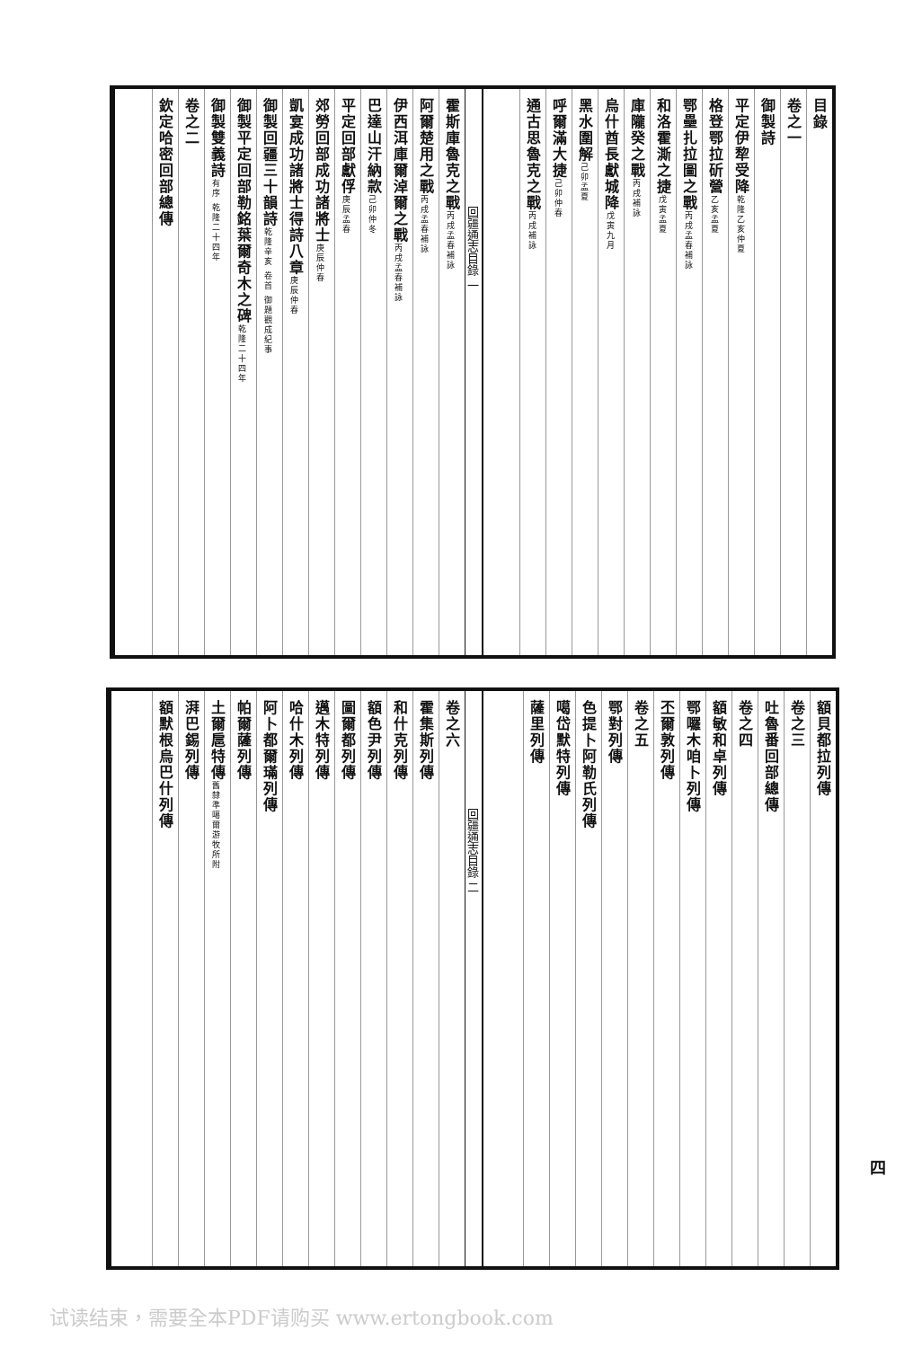目錄
卷之一
御製詩
平定伊犂受降乾隆乙亥仲夏
格登鄂拉斫營乙亥孟夏
鄂壘扎拉圖之戰丙戌孟春補詠
和洛霍澌之捷戊寅孟夏
庫隴癸之戰丙戌補詠
烏什酋長獻城降戊寅九月
黑水圍解己卯孟夏
呼爾滿大捷己卯仲春
通古思魯克之戰丙戌補詠
回疆通志目錄 一
霍斯庫魯克之戰丙戌孟春補詠
阿爾楚用之戰丙戌孟春補詠
伊西洱庫爾淖爾之戰丙戌孟春補詠
巴達山汗納款己卯仲冬
平定回部獻俘庚辰孟春
郊勞回部成功諸將士庚辰仲春
凱宴成功諸將士得詩八章庚辰仲春
御製回疆三十韻詩乾隆辛亥 卷首 御題觀成紀事
御製平定回部勒銘葉爾奇木之碑乾隆二十四年
御製雙義詩有序 乾隆二十四年
卷之二
欽定哈密回部總傳
額貝都拉列傳
卷之三
吐魯番回部總傳
卷之四
額敏和卓列傳
鄂囉木咱卜列傳
丕爾敦列傳
卷之五
鄂對列傳
色提卜阿勒氏列傳
噶岱默特列傳
薩里列傳
回疆通志目錄 二
卷之六
霍集斯列傳
和什克列傳
額色尹列傳
圖爾都列傳
邁木特列傳
哈什木列傳
阿卜都爾璊列傳
帕爾薩列傳
土爾扈特傳舊隸準噶爾游牧所附
湃巴錫列傳
額默根烏巴什列傳
四
试读结束，需要全本PDF请购买 www.ertongbook.com